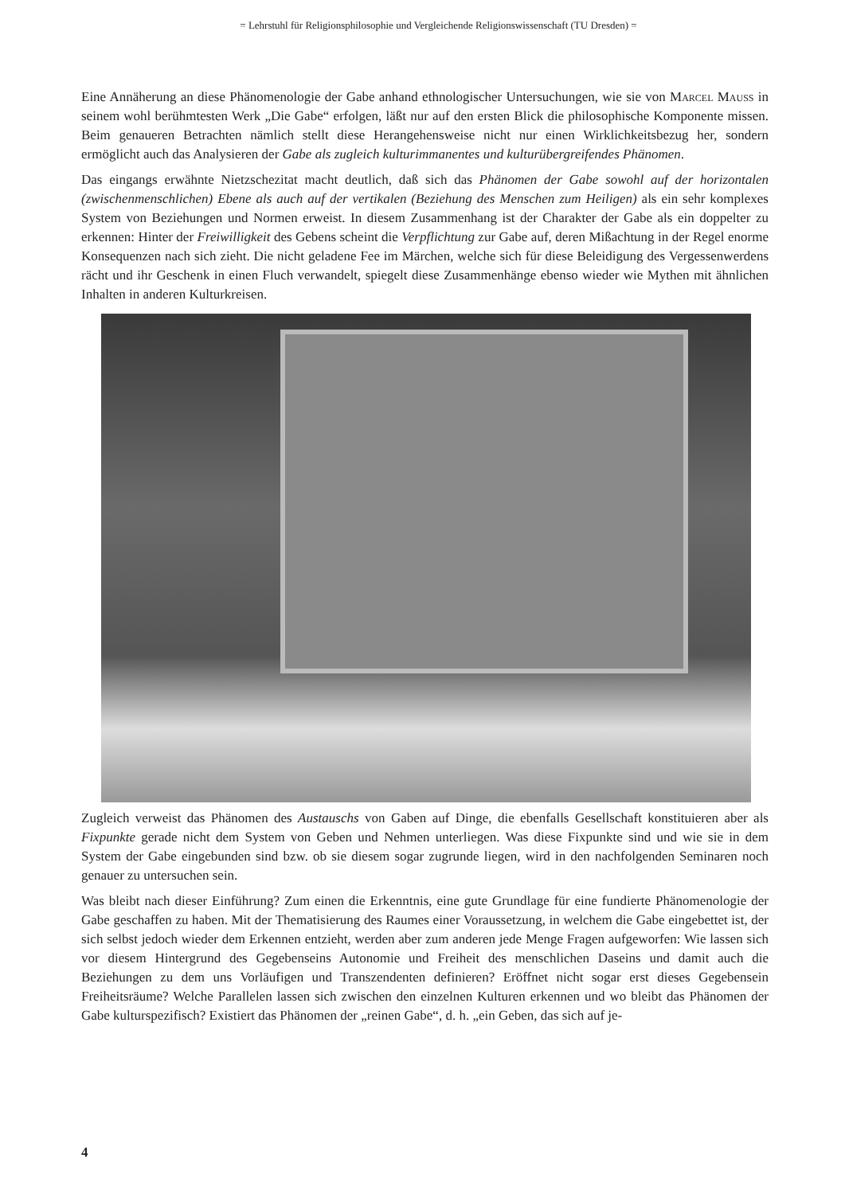= Lehrstuhl für Religionsphilosophie und Vergleichende Religionswissenschaft (TU Dresden) =
Eine Annäherung an diese Phänomenologie der Gabe anhand ethnologischer Untersuchungen, wie sie von Marcel Mauss in seinem wohl berühmtesten Werk „Die Gabe“ erfolgen, läßt nur auf den ersten Blick die philosophische Komponente missen. Beim genaueren Betrachten nämlich stellt diese Herangehensweise nicht nur einen Wirklichkeitsbezug her, sondern ermöglicht auch das Analysieren der Gabe als zugleich kulturimmanentes und kulturübergreifendes Phänomen.
Das eingangs erwähnte Nietzschezitat macht deutlich, daß sich das Phänomen der Gabe sowohl auf der horizontalen (zwischenmenschlichen) Ebene als auch auf der vertikalen (Beziehung des Menschen zum Heiligen) als ein sehr komplexes System von Beziehungen und Normen erweist. In diesem Zusammenhang ist der Charakter der Gabe als ein doppelter zu erkennen: Hinter der Freiwilligkeit des Gebens scheint die Verpflichtung zur Gabe auf, deren Mißachtung in der Regel enorme Konsequenzen nach sich zieht. Die nicht geladene Fee im Märchen, welche sich für diese Beleidigung des Vergessenwerdens rächt und ihr Geschenk in einen Fluch verwandelt, spiegelt diese Zusammenhänge ebenso wieder wie Mythen mit ähnlichen Inhalten in anderen Kulturkreisen.
Zugleich verweist das Phänomen des Austauschs von Gaben auf Dinge, die ebenfalls Gesellschaft konstituieren aber als Fixpunkte gerade nicht dem System von Geben und Nehmen unterliegen. Was diese Fixpunkte sind und wie sie in dem System der Gabe eingebunden sind bzw. ob sie diesem sogar zugrunde liegen, wird in den nachfolgenden Seminaren noch genauer zu untersuchen sein.
Was bleibt nach dieser Einführung? Zum einen die Erkenntnis, eine gute Grundlage für eine fundierte Phänomenologie der Gabe geschaffen zu haben. Mit der Thematisierung des Raumes einer Voraussetzung, in welchem die Gabe eingebettet ist, der sich selbst jedoch wieder dem Erkennen entzieht, werden aber zum anderen jede Menge Fragen aufgeworfen: Wie lassen sich vor diesem Hintergrund des Gegebenseins Autonomie und Freiheit des menschlichen Daseins und damit auch die Beziehungen zu dem uns Vorläufigen und Transzendenten definieren? Eröffnet nicht sogar erst dieses Gegebensein Freiheitsräume? Welche Parallelen lassen sich zwischen den einzelnen Kulturen erkennen und wo bleibt das Phänomen der Gabe kulturspezifisch? Existiert das Phänomen der „reinen Gabe“, d. h. „ein Geben, das sich auf je-
4